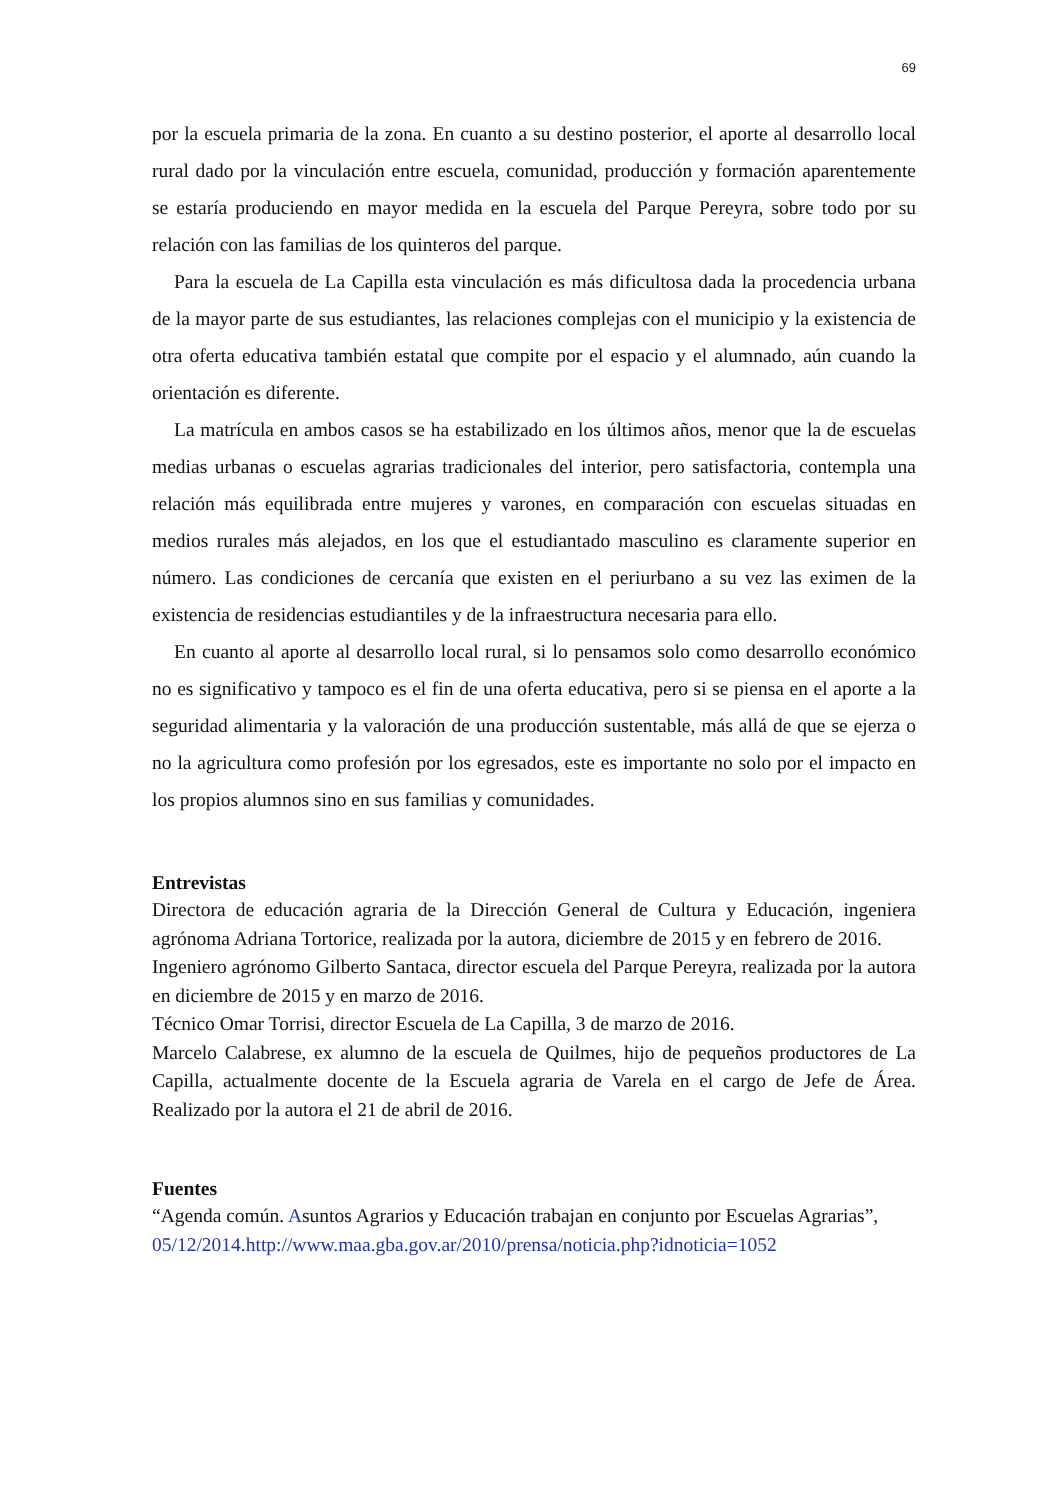69
por la escuela primaria de la zona. En cuanto a su destino posterior, el aporte al desarrollo local rural dado por la vinculación entre escuela, comunidad, producción y formación aparentemente se estaría produciendo en mayor medida en la escuela del Parque Pereyra, sobre todo por su relación con las familias de los quinteros del parque.
Para la escuela de La Capilla esta vinculación es más dificultosa dada la procedencia urbana de la mayor parte de sus estudiantes, las relaciones complejas con el municipio y la existencia de otra oferta educativa también estatal que compite por el espacio y el alumnado, aún cuando la orientación es diferente.
La matrícula en ambos casos se ha estabilizado en los últimos años, menor que la de escuelas medias urbanas o escuelas agrarias tradicionales del interior, pero satisfactoria, contempla una relación más equilibrada entre mujeres y varones, en comparación con escuelas situadas en medios rurales más alejados, en los que el estudiantado masculino es claramente superior en número. Las condiciones de cercanía que existen en el periurbano a su vez las eximen de la existencia de residencias estudiantiles y de la infraestructura necesaria para ello.
En cuanto al aporte al desarrollo local rural, si lo pensamos solo como desarrollo económico no es significativo y tampoco es el fin de una oferta educativa, pero si se piensa en el aporte a la seguridad alimentaria y la valoración de una producción sustentable, más allá de que se ejerza o no la agricultura como profesión por los egresados, este es importante no solo por el impacto en los propios alumnos sino en sus familias y comunidades.
Entrevistas
Directora de educación agraria de la Dirección General de Cultura y Educación, ingeniera agrónoma Adriana Tortorice, realizada por la autora, diciembre de 2015 y en febrero de 2016.
Ingeniero agrónomo Gilberto Santaca, director escuela del Parque Pereyra, realizada por la autora en diciembre de 2015 y en marzo de 2016.
Técnico Omar Torrisi, director Escuela de La Capilla, 3 de marzo de 2016.
Marcelo Calabrese, ex alumno de la escuela de Quilmes, hijo de pequeños productores de La Capilla, actualmente docente de la Escuela agraria de Varela en el cargo de Jefe de Área. Realizado por la autora el 21 de abril de 2016.
Fuentes
“Agenda común. Asuntos Agrarios y Educación trabajan en conjunto por Escuelas Agrarias”,
05/12/2014.http://www.maa.gba.gov.ar/2010/prensa/noticia.php?idnoticia=1052